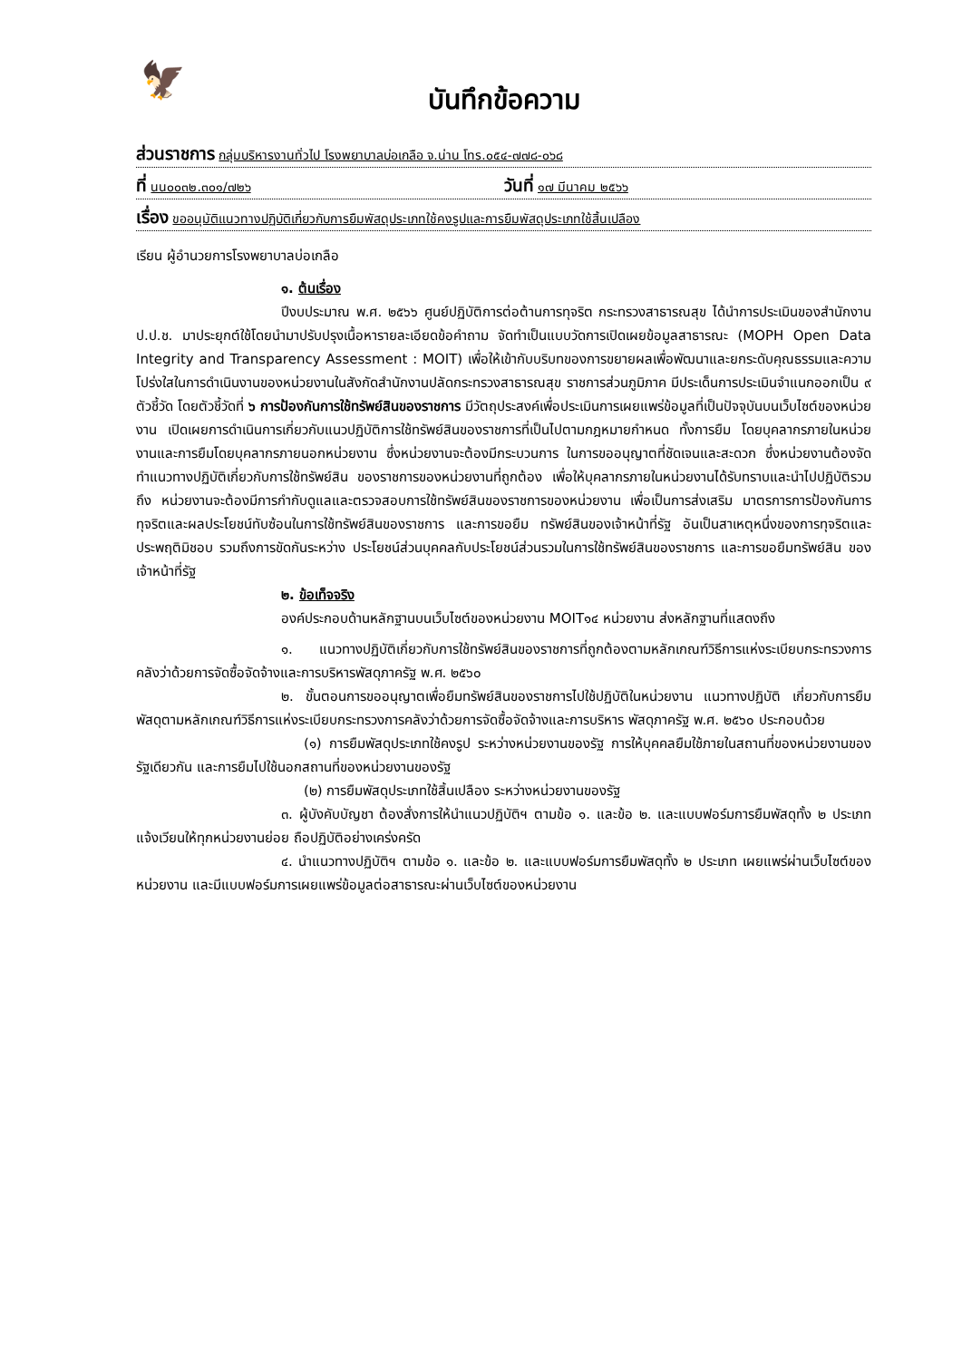🦅
บันทึกข้อความ
ส่วนราชการ กลุ่มบริหารงานทั่วไป โรงพยาบาลบ่อเกลือ จ.น่าน โทร.๐๕๔-๗๗๘-๐๖๘
ที่ นน๐๐๓๒.๓๐๑/๗๒๖ วันที่ ๑๗ มีนาคม ๒๕๖๖
เรื่อง ขออนุมัติแนวทางปฏิบัติเกี่ยวกับการยืมพัสดุประเภทใช้คงรูปและการยืมพัสดุประเภทใช้สิ้นเปลือง
เรียน ผู้อำนวยการโรงพยาบาลบ่อเกลือ
๑. ต้นเรื่อง
ปีงบประมาณ พ.ศ. ๒๕๖๖ ศูนย์ปฏิบัติการต่อต้านการทุจริต กระทรวงสาธารณสุข ได้นำการประเมินของสำนักงาน ป.ป.ช. มาประยุกต์ใช้โดยนำมาปรับปรุงเนื้อหารายละเอียดข้อคำถาม จัดทำเป็นแบบวัดการเปิดเผยข้อมูลสาธารณะ (MOPH Open Data Integrity and Transparency Assessment : MOIT) เพื่อให้เข้ากับบริบทของการขยายผลเพื่อพัฒนาและยกระดับคุณธรรมและความโปร่งใสในการดำเนินงานของหน่วยงานในสังกัดสำนักงานปลัดกระทรวงสาธารณสุข ราชการส่วนภูมิภาค มีประเด็นการประเมินจำแนกออกเป็น ๙ ตัวชี้วัด โดยตัวชี้วัดที่ ๖ การป้องกันการใช้ทรัพย์สินของราชการ มีวัตถุประสงค์เพื่อประเมินการเผยแพร่ข้อมูลที่เป็นปัจจุบันบนเว็บไซต์ของหน่วยงาน เปิดเผยการดำเนินการเกี่ยวกับแนวปฏิบัติการใช้ทรัพย์สินของราชการที่เป็นไปตามกฎหมายกำหนด ทั้งการยืม โดยบุคลากรภายในหน่วยงานและการยืมโดยบุคลากรภายนอกหน่วยงาน ซึ่งหน่วยงานจะต้องมีกระบวนการ ในการขออนุญาตที่ชัดเจนและสะดวก ซึ่งหน่วยงานต้องจัดทำแนวทางปฏิบัติเกี่ยวกับการใช้ทรัพย์สิน ของราชการของหน่วยงานที่ถูกต้อง เพื่อให้บุคลากรภายในหน่วยงานได้รับทราบและนำไปปฏิบัติรวมถึง หน่วยงานจะต้องมีการกำกับดูแลและตรวจสอบการใช้ทรัพย์สินของราชการของหน่วยงาน เพื่อเป็นการส่งเสริม มาตรการการป้องกันการทุจริตและผลประโยชน์ทับซ้อนในการใช้ทรัพย์สินของราชการ และการขอยืม ทรัพย์สินของเจ้าหน้าที่รัฐ อันเป็นสาเหตุหนึ่งของการทุจริตและประพฤติมิชอบ รวมถึงการขัดกันระหว่าง ประโยชน์ส่วนบุคคลกับประโยชน์ส่วนรวมในการใช้ทรัพย์สินของราชการ และการขอยืมทรัพย์สิน ของเจ้าหน้าที่รัฐ
๒. ข้อเท็จจริง
องค์ประกอบด้านหลักฐานบนเว็บไซต์ของหน่วยงาน MOIT๑๔ หน่วยงาน ส่งหลักฐานที่แสดงถึง
๑. แนวทางปฏิบัติเกี่ยวกับการใช้ทรัพย์สินของราชการที่ถูกต้องตามหลักเกณฑ์วิธีการแห่งระเบียบกระทรวงการคลังว่าด้วยการจัดซื้อจัดจ้างและการบริหารพัสดุภาครัฐ พ.ศ. ๒๕๖๐
๒. ขั้นตอนการขออนุญาตเพื่อยืมทรัพย์สินของราชการไปใช้ปฏิบัติในหน่วยงาน แนวทางปฏิบัติ เกี่ยวกับการยืมพัสดุตามหลักเกณฑ์วิธีการแห่งระเบียบกระทรวงการคลังว่าด้วยการจัดซื้อจัดจ้างและการบริหาร พัสดุภาครัฐ พ.ศ. ๒๕๖๐ ประกอบด้วย
(๑) การยืมพัสดุประเภทใช้คงรูป ระหว่างหน่วยงานของรัฐ การให้บุคคลยืมใช้ภายในสถานที่ของหน่วยงานของรัฐเดียวกัน และการยืมไปใช้นอกสถานที่ของหน่วยงานของรัฐ
(๒) การยืมพัสดุประเภทใช้สิ้นเปลือง ระหว่างหน่วยงานของรัฐ
๓. ผู้บังคับบัญชา ต้องสั่งการให้นำแนวปฏิบัติฯ ตามข้อ ๑. และข้อ ๒. และแบบฟอร์มการยืมพัสดุทั้ง ๒ ประเภท แจ้งเวียนให้ทุกหน่วยงานย่อย ถือปฏิบัติอย่างเคร่งครัด
๔. นำแนวทางปฏิบัติฯ ตามข้อ ๑. และข้อ ๒. และแบบฟอร์มการยืมพัสดุทั้ง ๒ ประเภท เผยแพร่ผ่านเว็บไซต์ของหน่วยงาน และมีแบบฟอร์มการเผยแพร่ข้อมูลต่อสาธารณะผ่านเว็บไซต์ของหน่วยงาน